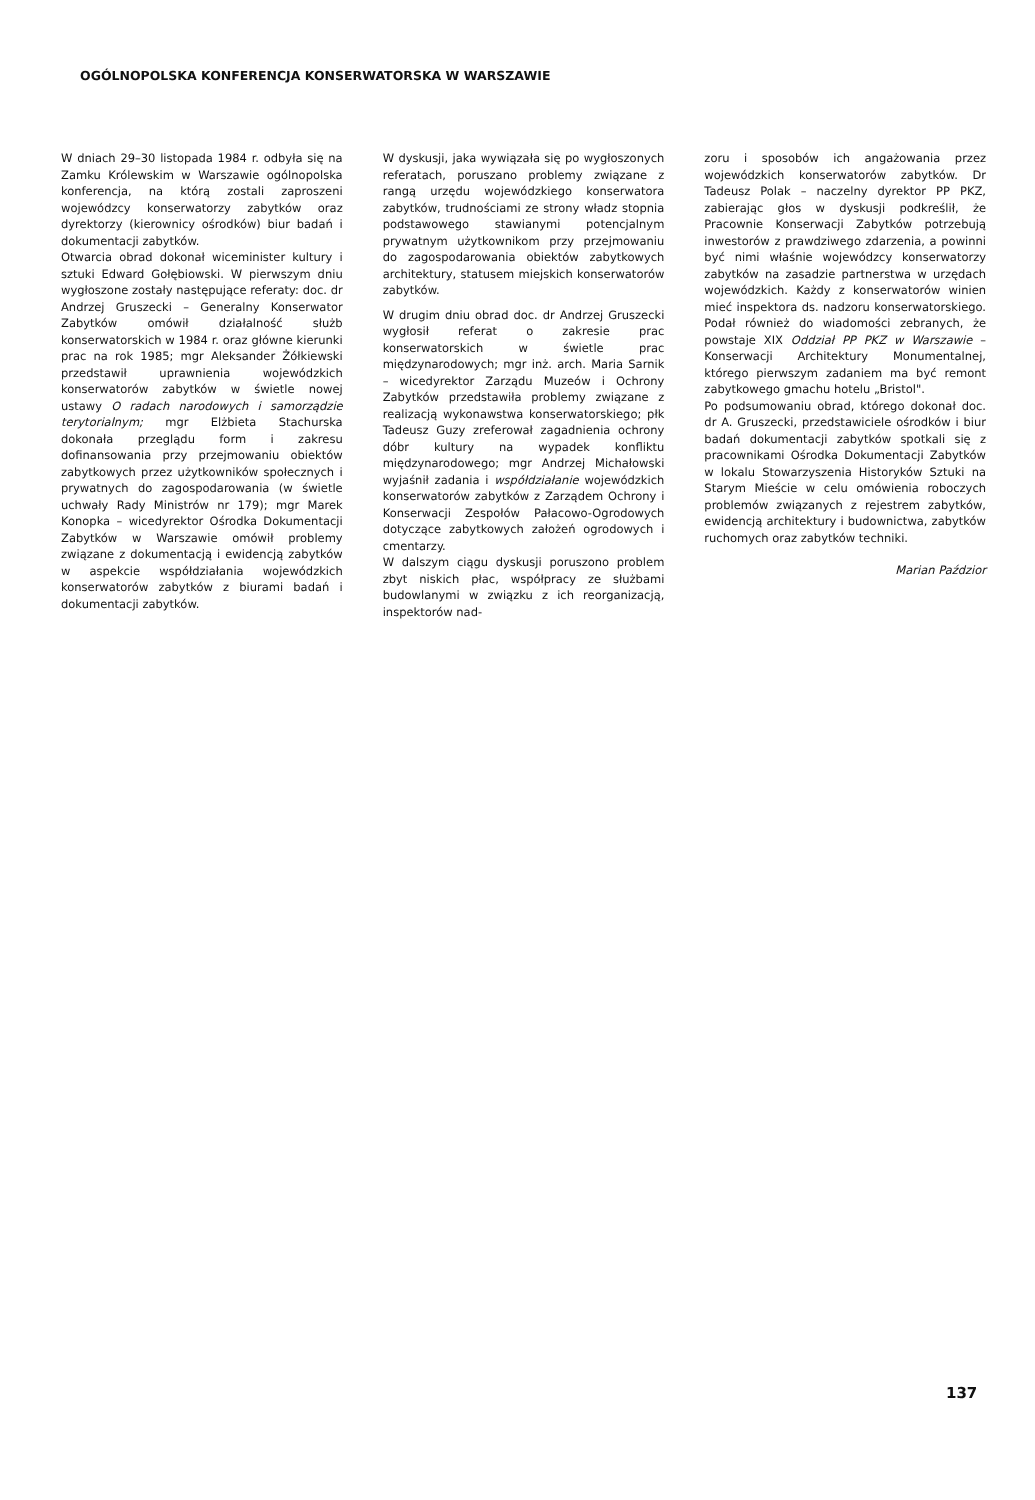OGÓLNOPOLSKA KONFERENCJA KONSERWATORSKA W WARSZAWIE
W dniach 29–30 listopada 1984 r. odbyła się na Zamku Królewskim w Warszawie ogólnopolska konferencja, na którą zostali zaproszeni wojewódzcy konserwatorzy zabytków oraz dyrektorzy (kierownicy ośrodków) biur badań i dokumentacji zabytków.
Otwarcia obrad dokonał wiceminister kultury i sztuki Edward Gołębiowski. W pierwszym dniu wygłoszone zostały następujące referaty: doc. dr Andrzej Gruszecki – Generalny Konserwator Zabytków omówił działalność służb konserwatorskich w 1984 r. oraz główne kierunki prac na rok 1985; mgr Aleksander Żółkiewski przedstawił uprawnienia wojewódzkich konserwatorów zabytków w świetle nowej ustawy O radach narodowych i samorządzie terytorialnym; mgr Elżbieta Stachurska dokonała przeglądu form i zakresu dofinansowania przy przejmowaniu obiektów zabytkowych przez użytkowników społecznych i prywatnych do zagospodarowania (w świetle uchwały Rady Ministrów nr 179); mgr Marek Konopka – wicedyrektor Ośrodka Dokumentacji Zabytków w Warszawie omówił problemy związane z dokumentacją i ewidencją zabytków w aspekcie współdziałania wojewódzkich konserwatorów zabytków z biurami badań i dokumentacji zabytków.
W dyskusji, jaka wywiązała się po wygłoszonych referatach, poruszano problemy związane z rangą urzędu wojewódzkiego konserwatora zabytków, trudnościami ze strony władz stopnia podstawowego stawianymi potencjalnym prywatnym użytkownikom przy przejmowaniu do zagospodarowania obiektów zabytkowych architektury, statusem miejskich konserwatorów zabytków.
W drugim dniu obrad doc. dr Andrzej Gruszecki wygłosił referat o zakresie prac konserwatorskich w świetle prac międzynarodowych; mgr inż. arch. Maria Sarnik – wicedyrektor Zarządu Muzeów i Ochrony Zabytków przedstawiła problemy związane z realizacją wykonawstwa konserwatorskiego; płk Tadeusz Guzy zreferował zagadnienia ochrony dóbr kultury na wypadek konfliktu międzynarodowego; mgr Andrzej Michałowski wyjaśnił zadania i współdziałanie wojewódzkich konserwatorów zabytków z Zarządem Ochrony i Konserwacji Zespołów Pałacowo-Ogrodowych dotyczące zabytkowych założeń ogrodowych i cmentarzy.
W dalszym ciągu dyskusji poruszono problem zbyt niskich płac, współpracy ze służbami budowlanymi w związku z ich reorganizacją, inspektorów nad-
zoru i sposobów ich angażowania przez wojewódzkich konserwatorów zabytków. Dr Tadeusz Polak – naczelny dyrektor PP PKZ, zabierając głos w dyskusji podkreślił, że Pracownie Konserwacji Zabytków potrzebują inwestorów z prawdziwego zdarzenia, a powinni być nimi właśnie wojewódzcy konserwatorzy zabytków na zasadzie partnerstwa w urzędach wojewódzkich. Każdy z konserwatorów winien mieć inspektora ds. nadzoru konserwatorskiego. Podał również do wiadomości zebranych, że powstaje XIX Oddział PP PKZ w Warszawie – Konserwacji Architektury Monumentalnej, którego pierwszym zadaniem ma być remont zabytkowego gmachu hotelu „Bristol".
Po podsumowaniu obrad, którego dokonał doc. dr A. Gruszecki, przedstawiciele ośrodków i biur badań dokumentacji zabytków spotkali się z pracownikami Ośrodka Dokumentacji Zabytków w lokalu Stowarzyszenia Historyków Sztuki na Starym Mieście w celu omówienia roboczych problemów związanych z rejestrem zabytków, ewidencją architektury i budownictwa, zabytków ruchomych oraz zabytków techniki.
Marian Paździor
137